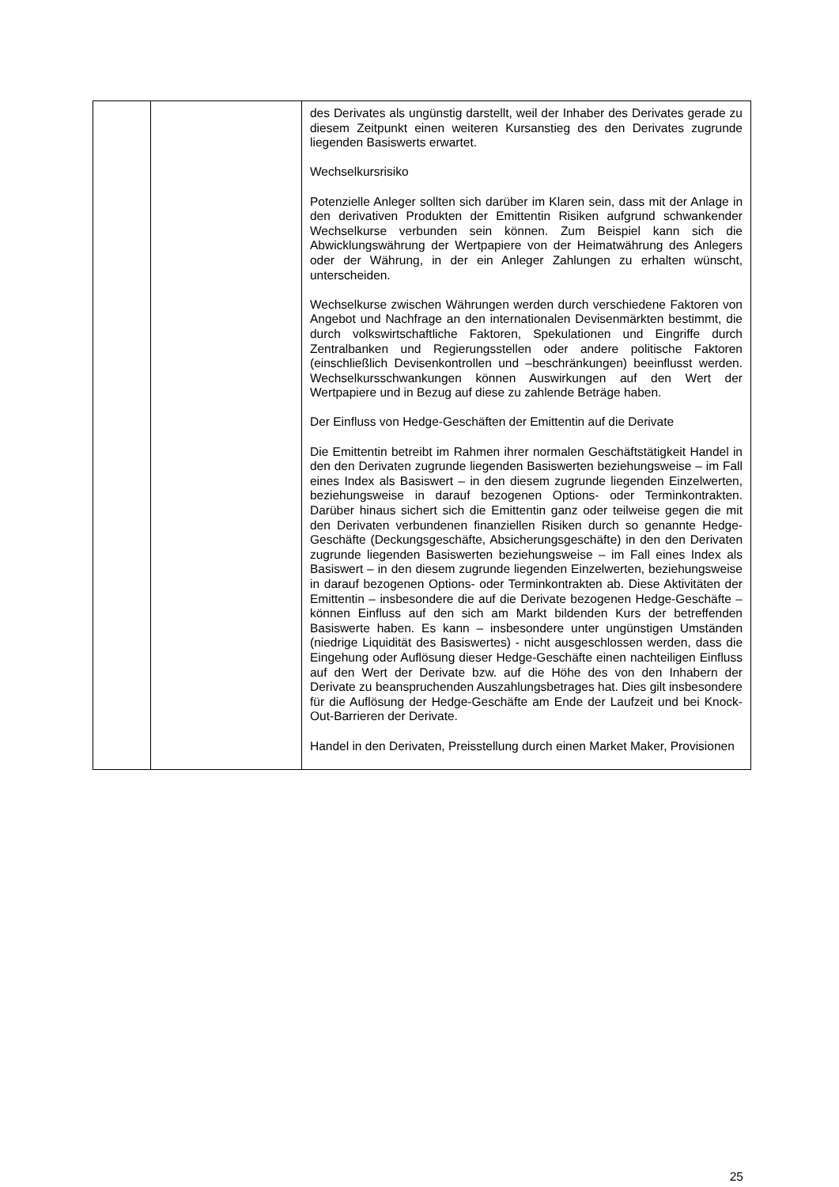| | | des Derivates als ungünstig darstellt, weil der Inhaber des Derivates gerade zu diesem Zeitpunkt einen weiteren Kurs­anstieg des den Derivates zugrunde liegenden Basiswerts erwartet. Wechselkursrisiko Potenzielle Anleger sollten sich darüber im Klaren sein, dass mit der Anlage in den derivativen Produkten der Emittentin Risiken aufgrund schwankender Wechselkurse verbunden sein können. Zum Beispiel kann sich die Abwicklungswährung der Wertpapiere von der Heimatwährung des Anlegers oder der Währung, in der ein Anleger Zahlungen zu erhalten wünscht, unterscheiden. Wechselkurse zwischen Währungen werden durch verschiedene Faktoren von Angebot und Nachfrage an den internationalen Devisenmärkten bestimmt, die durch volks­wirtschaftliche Faktoren, Spekulationen und Eingriffe durch Zentralbanken und Regierungsstellen oder andere politische Faktoren (einschließlich Devisenkontrollen und –beschränk­ungen) beeinflusst werden. Wechselkursschwankungen können Auswirkungen auf den Wert der Wertpapiere und in Bezug auf diese zu zahlende Beträge haben. Der Einfluss von Hedge-Geschäften der Emittentin auf die Derivate Die Emittentin betreibt im Rahmen ihrer normalen Geschäftstätigkeit Handel in den den Derivaten zugrunde liegenden Basiswerten beziehungsweise – im Fall eines Index als Basiswert – in den diesem zugrunde liegenden Einzelwerten, beziehungsweise in darauf bezogenen Options- oder Terminkontrakten. Darüber hinaus sichert sich die Emittentin ganz oder teilweise gegen die mit den Derivaten verbundenen finanziellen Risiken durch so genannte Hedge-Geschäfte (Deckungsgeschäfte, Absicherungsgeschäfte) in den den Derivaten zugrunde liegenden Basiswerten beziehungsweise – im Fall eines Index als Basiswert – in den diesem zugrunde liegenden Einzelwerten, beziehungsweise in darauf bezogenen Options- oder Terminkontrakten ab. Diese Aktivitäten der Emittentin – insbesondere die auf die Derivate bezogenen Hedge-Geschäfte – können Einfluss auf den sich am Markt bildenden Kurs der betreffenden Basiswerte haben. Es kann – insbesondere unter ungünstigen Umständen (niedrige Liquidität des Basiswertes) - nicht ausgeschlossen werden, dass die Eingehung oder Auflösung dieser Hedge-Geschäfte einen nachteiligen Einfluss auf den Wert der Derivate bzw. auf die Höhe des von den Inhabern der Derivate zu beanspruchenden Auszahlungsbetrages hat. Dies gilt insbesondere für die Auflösung der Hedge-Geschäfte am Ende der Laufzeit und bei Knock-Out-Barrieren der Derivate. Handel in den Derivaten, Preisstellung durch einen Market Maker, Provisionen |
25